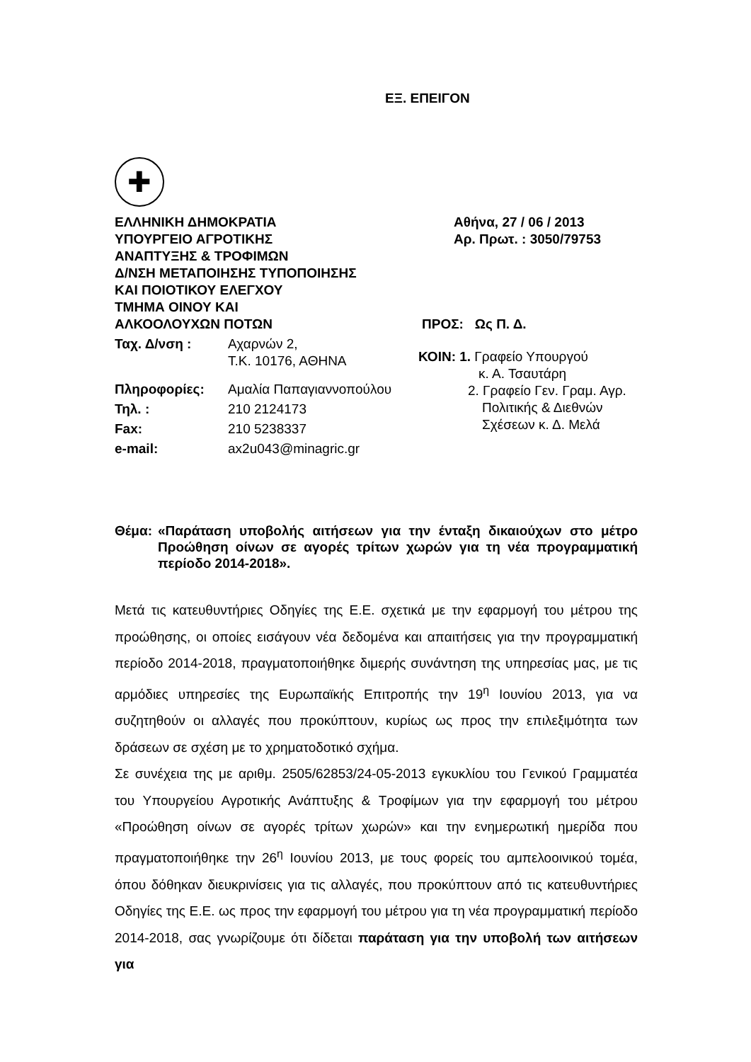ΕΞ. ΕΠΕΙΓΟΝ
✚
ΕΛΛΗΝΙΚΗ ΔΗΜΟΚΡΑΤΙΑ
ΥΠΟΥΡΓΕΙΟ ΑΓΡΟΤΙΚΗΣ
ΑΝΑΠΤΥΞΗΣ & ΤΡΟΦΙΜΩΝ
Δ/ΝΣΗ ΜΕΤΑΠΟΙΗΣΗΣ ΤΥΠΟΠΟΙΗΣΗΣ
ΚΑΙ ΠΟΙΟΤΙΚΟΥ ΕΛΕΓΧΟΥ
ΤΜΗΜΑ ΟΙΝΟΥ ΚΑΙ
ΑΛΚΟΟΛΟΥΧΩΝ ΠΟΤΩΝ
| Ταχ. Δ/νση : | Αχαρνών 2, Τ.Κ. 10176, ΑΘΗΝΑ |
| Πληροφορίες: | Αμαλία Παπαγιαννοπούλου |
| Τηλ. : | 210 2124173 |
| Fax: | 210 5238337 |
| e-mail: | ax2u043@minagric.gr |
Αθήνα, 27 / 06 / 2013
Αρ. Πρωτ. : 3050/79753
ΠΡΟΣ: Ως Π. Δ.
ΚΟΙΝ: 1. Γραφείο Υπουργού
κ. Α. Τσαυτάρη
2. Γραφείο Γεν. Γραμ. Αγρ.
Πολιτικής & Διεθνών
Σχέσεων κ. Δ. Μελά
Θέμα: «Παράταση υποβολής αιτήσεων για την ένταξη δικαιούχων στο μέτρο Προώθηση οίνων σε αγορές τρίτων χωρών για τη νέα προγραμματική περίοδο 2014-2018».
Μετά τις κατευθυντήριες Οδηγίες της Ε.Ε. σχετικά με την εφαρμογή του μέτρου της προώθησης, οι οποίες εισάγουν νέα δεδομένα και απαιτήσεις για την προγραμματική περίοδο 2014-2018, πραγματοποιήθηκε διμερής συνάντηση της υπηρεσίας μας, με τις αρμόδιες υπηρεσίες της Ευρωπαϊκής Επιτροπής την 19<sup>η</sup> Ιουνίου 2013, για να συζητηθούν οι αλλαγές που προκύπτουν, κυρίως ως προς την επιλεξιμότητα των δράσεων σε σχέση με το χρηματοδοτικό σχήμα.
Σε συνέχεια της με αριθμ. 2505/62853/24-05-2013 εγκυκλίου του Γενικού Γραμματέα του Υπουργείου Αγροτικής Ανάπτυξης & Τροφίμων για την εφαρμογή του μέτρου «Προώθηση οίνων σε αγορές τρίτων χωρών» και την ενημερωτική ημερίδα που πραγματοποιήθηκε την 26<sup>η</sup> Ιουνίου 2013, με τους φορείς του αμπελοοινικού τομέα, όπου δόθηκαν διευκρινίσεις για τις αλλαγές, που προκύπτουν από τις κατευθυντήριες Οδηγίες της Ε.Ε. ως προς την εφαρμογή του μέτρου για τη νέα προγραμματική περίοδο 2014-2018, σας γνωρίζουμε ότι δίδεται παράταση για την υποβολή των αιτήσεων για